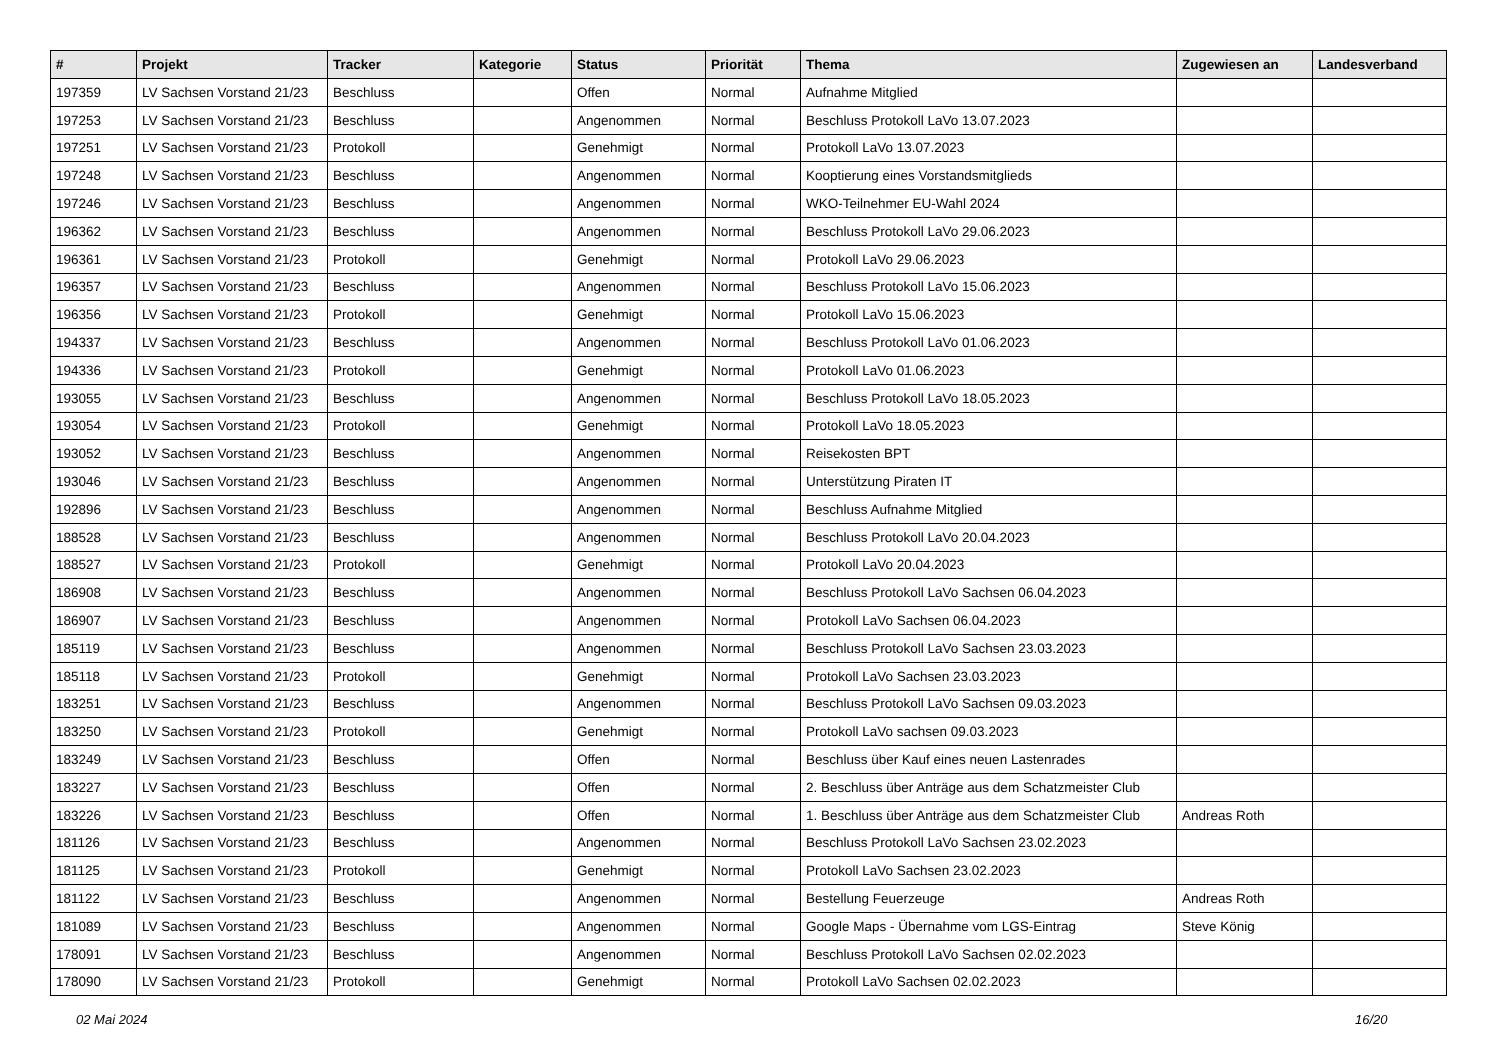| # | Projekt | Tracker | Kategorie | Status | Priorität | Thema | Zugewiesen an | Landesverband |
| --- | --- | --- | --- | --- | --- | --- | --- | --- |
| 197359 | LV Sachsen Vorstand 21/23 | Beschluss | | Offen | Normal | Aufnahme Mitglied | | |
| 197253 | LV Sachsen Vorstand 21/23 | Beschluss | | Angenommen | Normal | Beschluss Protokoll LaVo 13.07.2023 | | |
| 197251 | LV Sachsen Vorstand 21/23 | Protokoll | | Genehmigt | Normal | Protokoll LaVo 13.07.2023 | | |
| 197248 | LV Sachsen Vorstand 21/23 | Beschluss | | Angenommen | Normal | Kooptierung eines Vorstandsmitglieds | | |
| 197246 | LV Sachsen Vorstand 21/23 | Beschluss | | Angenommen | Normal | WKO-Teilnehmer EU-Wahl 2024 | | |
| 196362 | LV Sachsen Vorstand 21/23 | Beschluss | | Angenommen | Normal | Beschluss Protokoll LaVo 29.06.2023 | | |
| 196361 | LV Sachsen Vorstand 21/23 | Protokoll | | Genehmigt | Normal | Protokoll LaVo 29.06.2023 | | |
| 196357 | LV Sachsen Vorstand 21/23 | Beschluss | | Angenommen | Normal | Beschluss Protokoll LaVo 15.06.2023 | | |
| 196356 | LV Sachsen Vorstand 21/23 | Protokoll | | Genehmigt | Normal | Protokoll LaVo 15.06.2023 | | |
| 194337 | LV Sachsen Vorstand 21/23 | Beschluss | | Angenommen | Normal | Beschluss Protokoll LaVo 01.06.2023 | | |
| 194336 | LV Sachsen Vorstand 21/23 | Protokoll | | Genehmigt | Normal | Protokoll LaVo 01.06.2023 | | |
| 193055 | LV Sachsen Vorstand 21/23 | Beschluss | | Angenommen | Normal | Beschluss Protokoll LaVo 18.05.2023 | | |
| 193054 | LV Sachsen Vorstand 21/23 | Protokoll | | Genehmigt | Normal | Protokoll LaVo 18.05.2023 | | |
| 193052 | LV Sachsen Vorstand 21/23 | Beschluss | | Angenommen | Normal | Reisekosten BPT | | |
| 193046 | LV Sachsen Vorstand 21/23 | Beschluss | | Angenommen | Normal | Unterstützung Piraten IT | | |
| 192896 | LV Sachsen Vorstand 21/23 | Beschluss | | Angenommen | Normal | Beschluss Aufnahme Mitglied | | |
| 188528 | LV Sachsen Vorstand 21/23 | Beschluss | | Angenommen | Normal | Beschluss Protokoll LaVo 20.04.2023 | | |
| 188527 | LV Sachsen Vorstand 21/23 | Protokoll | | Genehmigt | Normal | Protokoll LaVo 20.04.2023 | | |
| 186908 | LV Sachsen Vorstand 21/23 | Beschluss | | Angenommen | Normal | Beschluss Protokoll LaVo Sachsen 06.04.2023 | | |
| 186907 | LV Sachsen Vorstand 21/23 | Beschluss | | Angenommen | Normal | Protokoll LaVo Sachsen 06.04.2023 | | |
| 185119 | LV Sachsen Vorstand 21/23 | Beschluss | | Angenommen | Normal | Beschluss Protokoll LaVo Sachsen 23.03.2023 | | |
| 185118 | LV Sachsen Vorstand 21/23 | Protokoll | | Genehmigt | Normal | Protokoll LaVo Sachsen 23.03.2023 | | |
| 183251 | LV Sachsen Vorstand 21/23 | Beschluss | | Angenommen | Normal | Beschluss Protokoll LaVo Sachsen 09.03.2023 | | |
| 183250 | LV Sachsen Vorstand 21/23 | Protokoll | | Genehmigt | Normal | Protokoll LaVo sachsen 09.03.2023 | | |
| 183249 | LV Sachsen Vorstand 21/23 | Beschluss | | Offen | Normal | Beschluss über Kauf eines neuen Lastenrades | | |
| 183227 | LV Sachsen Vorstand 21/23 | Beschluss | | Offen | Normal | 2. Beschluss über Anträge aus dem Schatzmeister Club | | |
| 183226 | LV Sachsen Vorstand 21/23 | Beschluss | | Offen | Normal | 1. Beschluss über Anträge aus dem Schatzmeister Club | Andreas Roth | |
| 181126 | LV Sachsen Vorstand 21/23 | Beschluss | | Angenommen | Normal | Beschluss Protokoll LaVo Sachsen 23.02.2023 | | |
| 181125 | LV Sachsen Vorstand 21/23 | Protokoll | | Genehmigt | Normal | Protokoll LaVo Sachsen 23.02.2023 | | |
| 181122 | LV Sachsen Vorstand 21/23 | Beschluss | | Angenommen | Normal | Bestellung Feuerzeuge | Andreas Roth | |
| 181089 | LV Sachsen Vorstand 21/23 | Beschluss | | Angenommen | Normal | Google Maps - Übernahme vom LGS-Eintrag | Steve König | |
| 178091 | LV Sachsen Vorstand 21/23 | Beschluss | | Angenommen | Normal | Beschluss Protokoll LaVo Sachsen 02.02.2023 | | |
| 178090 | LV Sachsen Vorstand 21/23 | Protokoll | | Genehmigt | Normal | Protokoll LaVo Sachsen 02.02.2023 | | |
02 Mai 2024 16/20